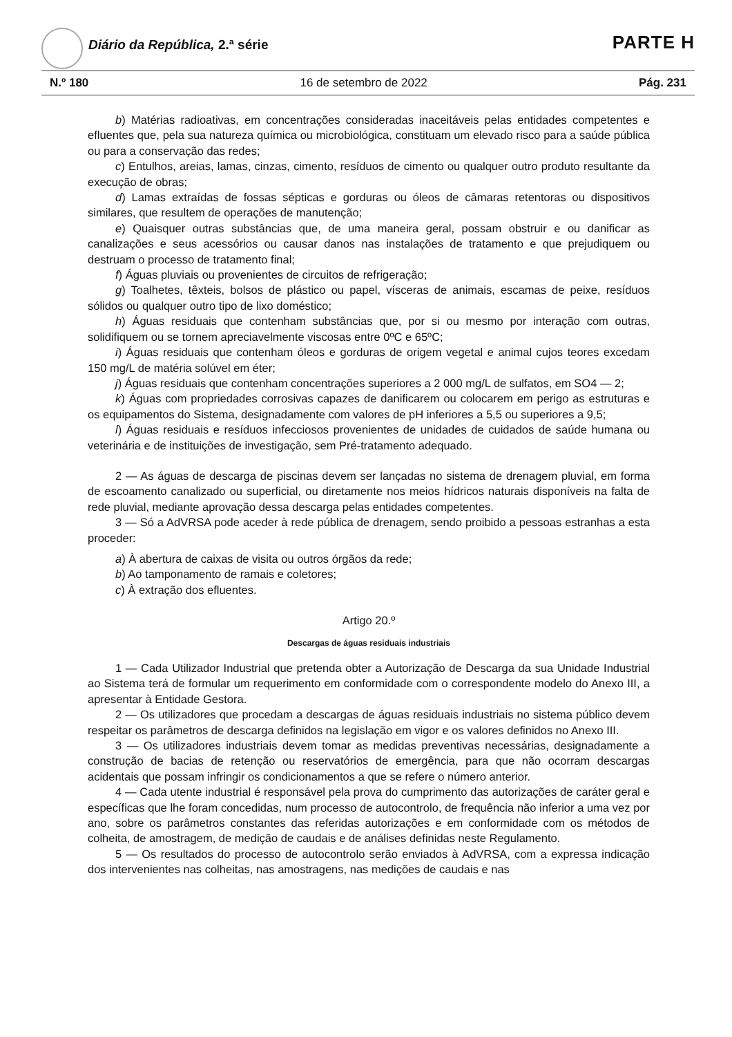Diário da República, 2.ª série PARTE H
N.º 180 16 de setembro de 2022 Pág. 231
b) Matérias radioativas, em concentrações consideradas inaceitáveis pelas entidades competentes e efluentes que, pela sua natureza química ou microbiológica, constituam um elevado risco para a saúde pública ou para a conservação das redes;
c) Entulhos, areias, lamas, cinzas, cimento, resíduos de cimento ou qualquer outro produto resultante da execução de obras;
d) Lamas extraídas de fossas sépticas e gorduras ou óleos de câmaras retentoras ou dispositivos similares, que resultem de operações de manutenção;
e) Quaisquer outras substâncias que, de uma maneira geral, possam obstruir e ou danificar as canalizações e seus acessórios ou causar danos nas instalações de tratamento e que prejudiquem ou destruam o processo de tratamento final;
f) Águas pluviais ou provenientes de circuitos de refrigeração;
g) Toalhetes, têxteis, bolsos de plástico ou papel, vísceras de animais, escamas de peixe, resíduos sólidos ou qualquer outro tipo de lixo doméstico;
h) Águas residuais que contenham substâncias que, por si ou mesmo por interação com outras, solidifiquem ou se tornem apreciavelmente viscosas entre 0ºC e 65ºC;
i) Águas residuais que contenham óleos e gorduras de origem vegetal e animal cujos teores excedam 150 mg/L de matéria solúvel em éter;
j) Águas residuais que contenham concentrações superiores a 2 000 mg/L de sulfatos, em SO4 — 2;
k) Águas com propriedades corrosivas capazes de danificarem ou colocarem em perigo as estruturas e os equipamentos do Sistema, designadamente com valores de pH inferiores a 5,5 ou superiores a 9,5;
l) Águas residuais e resíduos infecciosos provenientes de unidades de cuidados de saúde humana ou veterinária e de instituições de investigação, sem Pré-tratamento adequado.
2 — As águas de descarga de piscinas devem ser lançadas no sistema de drenagem pluvial, em forma de escoamento canalizado ou superficial, ou diretamente nos meios hídricos naturais disponíveis na falta de rede pluvial, mediante aprovação dessa descarga pelas entidades competentes.
3 — Só a AdVRSA pode aceder à rede pública de drenagem, sendo proibido a pessoas estranhas a esta proceder:
a) À abertura de caixas de visita ou outros órgãos da rede;
b) Ao tamponamento de ramais e coletores;
c) À extração dos efluentes.
Artigo 20.º
Descargas de águas residuais industriais
1 — Cada Utilizador Industrial que pretenda obter a Autorização de Descarga da sua Unidade Industrial ao Sistema terá de formular um requerimento em conformidade com o correspondente modelo do Anexo III, a apresentar à Entidade Gestora.
2 — Os utilizadores que procedam a descargas de águas residuais industriais no sistema público devem respeitar os parâmetros de descarga definidos na legislação em vigor e os valores definidos no Anexo III.
3 — Os utilizadores industriais devem tomar as medidas preventivas necessárias, designadamente a construção de bacias de retenção ou reservatórios de emergência, para que não ocorram descargas acidentais que possam infringir os condicionamentos a que se refere o número anterior.
4 — Cada utente industrial é responsável pela prova do cumprimento das autorizações de caráter geral e específicas que lhe foram concedidas, num processo de autocontrolo, de frequência não inferior a uma vez por ano, sobre os parâmetros constantes das referidas autorizações e em conformidade com os métodos de colheita, de amostragem, de medição de caudais e de análises definidas neste Regulamento.
5 — Os resultados do processo de autocontrolo serão enviados à AdVRSA, com a expressa indicação dos intervenientes nas colheitas, nas amostragens, nas medições de caudais e nas